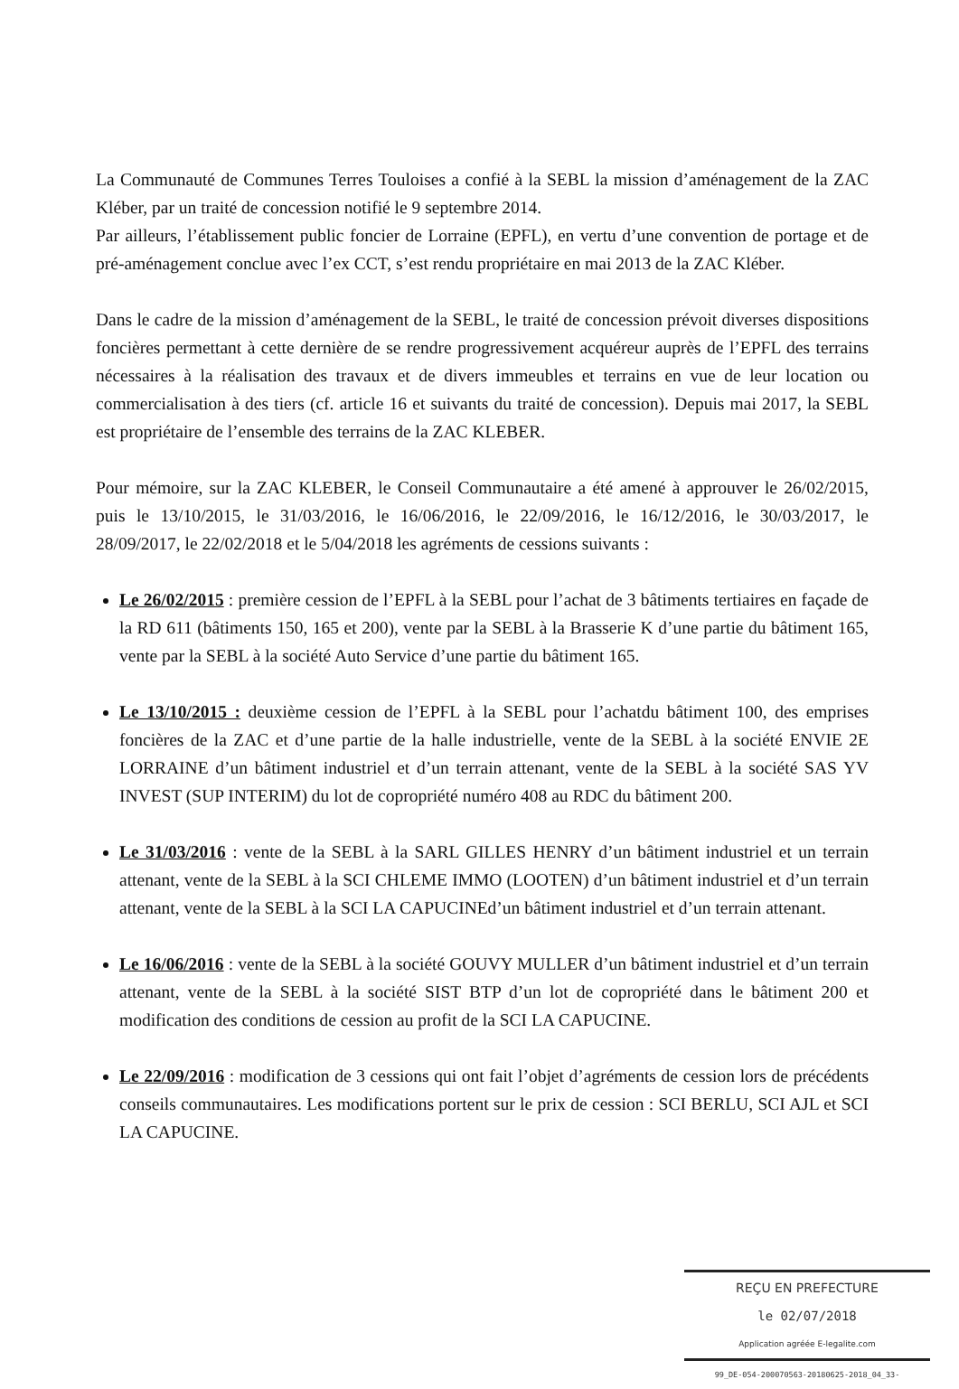La Communauté de Communes Terres Touloises a confié à la SEBL la mission d’aménagement de la ZAC Kléber, par un traité de concession notifié le 9 septembre 2014.
Par ailleurs, l’établissement public foncier de Lorraine (EPFL), en vertu d’une convention de portage et de pré-aménagement conclue avec l’ex CCT, s’est rendu propriétaire en mai 2013 de la ZAC Kléber.
Dans le cadre de la mission d’aménagement de la SEBL, le traité de concession prévoit diverses dispositions foncières permettant à cette dernière de se rendre progressivement acquéreur auprès de l’EPFL des terrains nécessaires à la réalisation des travaux et de divers immeubles et terrains en vue de leur location ou commercialisation à des tiers (cf. article 16 et suivants du traité de concession). Depuis mai 2017, la SEBL est propriétaire de l’ensemble des terrains de la ZAC KLEBER.
Pour mémoire, sur la ZAC KLEBER, le Conseil Communautaire a été amené à approuver le 26/02/2015, puis le 13/10/2015, le 31/03/2016, le 16/06/2016, le 22/09/2016, le 16/12/2016, le 30/03/2017, le 28/09/2017, le 22/02/2018 et le 5/04/2018 les agréments de cessions suivants :
Le 26/02/2015 : première cession de l’EPFL à la SEBL pour l’achat de 3 bâtiments tertiaires en façade de la RD 611 (bâtiments 150, 165 et 200), vente par la SEBL à la Brasserie K d’une partie du bâtiment 165, vente par la SEBL à la société Auto Service d’une partie du bâtiment 165.
Le 13/10/2015 : deuxième cession de l’EPFL à la SEBL pour l’achatdu bâtiment 100, des emprises foncières de la ZAC et d’une partie de la halle industrielle, vente de la SEBL à la société ENVIE 2E LORRAINE d’un bâtiment industriel et d’un terrain attenant, vente de la SEBL à la société SAS YV INVEST (SUP INTERIM) du lot de copropriété numéro 408 au RDC du bâtiment 200.
Le 31/03/2016 : vente de la SEBL à la SARL GILLES HENRY d’un bâtiment industriel et un terrain attenant, vente de la SEBL à la SCI CHLEME IMMO (LOOTEN) d’un bâtiment industriel et d’un terrain attenant, vente de la SEBL à la SCI LA CAPUCINEd’un bâtiment industriel et d’un terrain attenant.
Le 16/06/2016 : vente de la SEBL à la société GOUVY MULLER d’un bâtiment industriel et d’un terrain attenant, vente de la SEBL à la société SIST BTP d’un lot de copropriété dans le bâtiment 200 et modification des conditions de cession au profit de la SCI LA CAPUCINE.
Le 22/09/2016 : modification de 3 cessions qui ont fait l’objet d’agréments de cession lors de précédents conseils communautaires. Les modifications portent sur le prix de cession : SCI BERLU, SCI AJL et SCI LA CAPUCINE.
REÇU EN PREFECTURE
le 02/07/2018
Application agréée E-legalite.com
99_DE-054-200070563-20180625-2018_04_33-